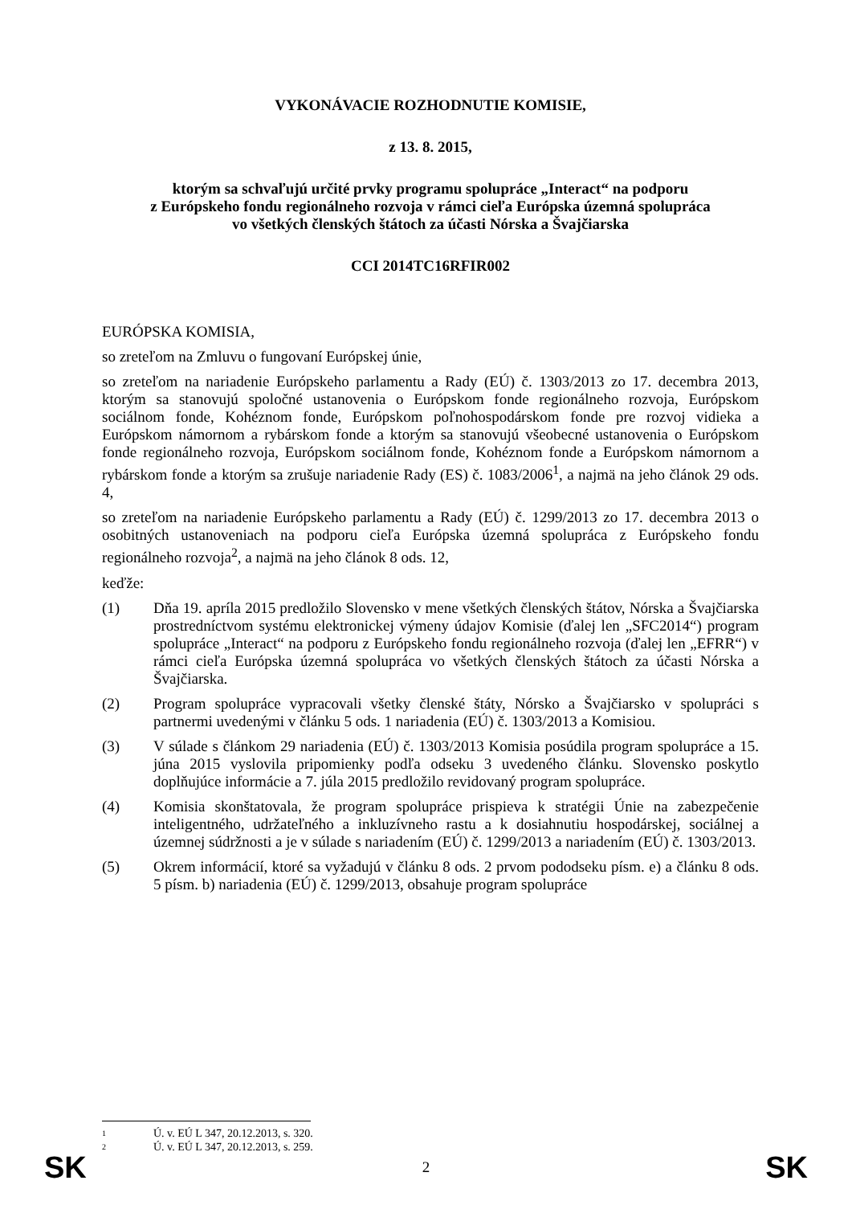VYKONÁVACIE ROZHODNUTIE KOMISIE,
z 13. 8. 2015,
ktorým sa schvaľujú určité prvky programu spolupráce „Interact“ na podporu
z Európskeho fondu regionálneho rozvoja v rámci cieľa Európska územná spolupráca
vo všetkých členských štátoch za účasti Nórska a Švajčiarska
CCI 2014TC16RFIR002
EURÓPSKA KOMISIA,
so zreteľom na Zmluvu o fungovaní Európskej únie,
so zreteľom na nariadenie Európskeho parlamentu a Rady (EÚ) č. 1303/2013 zo 17. decembra 2013, ktorým sa stanovujú spoločné ustanovenia o Európskom fonde regionálneho rozvoja, Európskom sociálnom fonde, Kohéznom fonde, Európskom poľnohospodárskom fonde pre rozvoj vidieka a Európskom námornom a rybárskom fonde a ktorým sa stanovujú všeobecné ustanovenia o Európskom fonde regionálneho rozvoja, Európskom sociálnom fonde, Kohéznom fonde a Európskom námornom a rybárskom fonde a ktorým sa zrušuje nariadenie Rady (ES) č. 1083/2006<sup>1</sup>, a najmä na jeho článok 29 ods. 4,
so zreteľom na nariadenie Európskeho parlamentu a Rady (EÚ) č. 1299/2013 zo 17. decembra 2013 o osobitných ustanoveniach na podporu cieľa Európska územná spolupráca z Európskeho fondu regionálneho rozvoja<sup>2</sup>, a najmä na jeho článok 8 ods. 12,
keďže:
(1) Dňa 19. apríla 2015 predložilo Slovensko v mene všetkých členských štátov, Nórska a Švajčiarska prostredníctvom systému elektronickej výmeny údajov Komisie (ďalej len „SFC2014“) program spolupráce „Interact“ na podporu z Európskeho fondu regionálneho rozvoja (ďalej len „EFRR“) v rámci cieľa Európska územná spolupráca vo všetkých členských štátoch za účasti Nórska a Švajčiarska.
(2) Program spolupráce vypracovali všetky členské štáty, Nórsko a Švajčiarsko v spolupráci s partnermi uvedenými v článku 5 ods. 1 nariadenia (EÚ) č. 1303/2013 a Komisiou.
(3) V súlade s článkom 29 nariadenia (EÚ) č. 1303/2013 Komisia posúdila program spolupráce a 15. júna 2015 vyslovila pripomienky podľa odseku 3 uvedeného článku. Slovensko poskytlo doplňujúce informácie a 7. júla 2015 predložilo revidovaný program spolupráce.
(4) Komisia skonštatovala, že program spolupráce prispieva k stratégii Únie na zabezpečenie inteligentného, udržateľného a inkluzívneho rastu a k dosiahnutiu hospodárskej, sociálnej a územnej súdržnosti a je v súlade s nariadením (EÚ) č. 1299/2013 a nariadením (EÚ) č. 1303/2013.
(5) Okrem informácií, ktoré sa vyžadujú v článku 8 ods. 2 prvom pododseku písm. e) a článku 8 ods. 5 písm. b) nariadenia (EÚ) č. 1299/2013, obsahuje program spolupráce
1 Ú. v. EÚ L 347, 20.12.2013, s. 320.
2 Ú. v. EÚ L 347, 20.12.2013, s. 259.
SK 2 SK